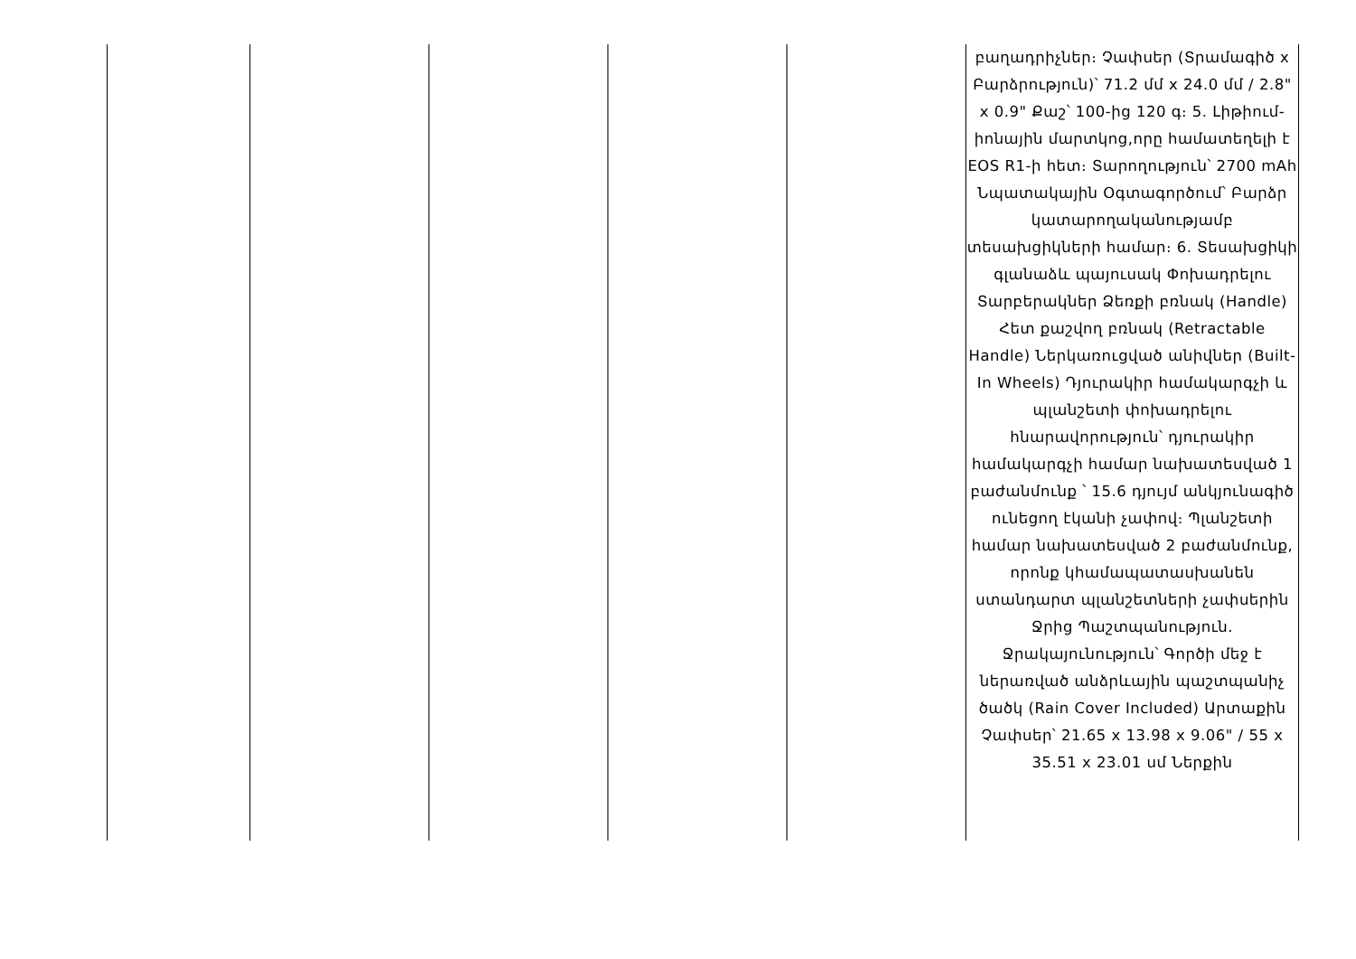| | | | | | բաղադրիչներ։ Չափսեր (Տրամագիծ x Բարձրություն)՝ 71.2 մմ x 24.0 մմ / 2.8" x 0.9" Քաշ՝ 100-ից 120 գ։ 5. Լիթիում-իոնային մարտկոց,որը համատեղելի է EOS R1-ի հետ։ Տարողություն՝ 2700 mAh Նպատակային Օգտագործում՝ Բարձր կատարողականությամբ տեսախցիկների համար։ 6. Տեսախցիկի գլանաձև պայուսակ Փոխադրելու Տարբերակներ Ձեռքի բռնակ (Handle) Հետ քաշվող բռնակ (Retractable Handle) Ներկառուցված անիվներ (Built-In Wheels) Դյուրակիր համակարգչի և պլանշետի փոխադրելու հնարավորություն՝ դյուրակիր համակարգչի համար նախատեսված 1 բաժանմունք ՝ 15.6 դյույմ անկյունագիծ ունեցող էկանի չափով։ Պլանշետի համար նախատեսված 2 բաժանմունք, որոնք կհամապատասխանեն ստանդարտ պլանշետների չափսերին Ջրից Պաշտպանություն. Ջրակայունություն՝ Գործի մեջ է ներառված անձրևային պաշտպանիչ ծածկ (Rain Cover Included) Արտաքին Չափսեր՝ 21.65 x 13.98 x 9.06" / 55 x 35.51 x 23.01 սմ Ներքին |